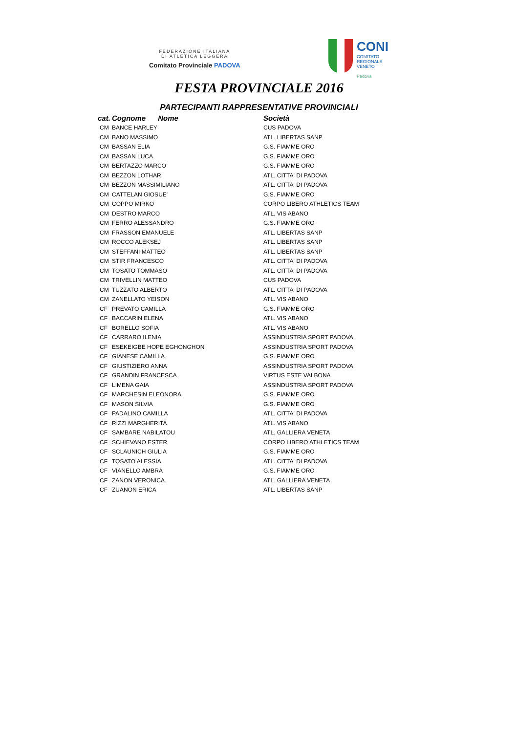FEDERAZIONE ITALIANA
DI ATLETICA LEGGERA
Comitato Provinciale PADOVA
CONI
COMITATO
REGIONALE
VENETO
Padova
FESTA PROVINCIALE 2016
PARTECIPANTI RAPPRESENTATIVE PROVINCIALI
| cat. | Cognome Nome | Società |
| --- | --- | --- |
| CM | BANCE HARLEY | CUS PADOVA |
| CM | BANO MASSIMO | ATL. LIBERTAS SANP |
| CM | BASSAN ELIA | G.S. FIAMME ORO |
| CM | BASSAN LUCA | G.S. FIAMME ORO |
| CM | BERTAZZO MARCO | G.S. FIAMME ORO |
| CM | BEZZON LOTHAR | ATL. CITTA' DI PADOVA |
| CM | BEZZON MASSIMILIANO | ATL. CITTA' DI PADOVA |
| CM | CATTELAN GIOSUE' | G.S. FIAMME ORO |
| CM | COPPO MIRKO | CORPO LIBERO ATHLETICS TEAM |
| CM | DESTRO MARCO | ATL. VIS ABANO |
| CM | FERRO ALESSANDRO | G.S. FIAMME ORO |
| CM | FRASSON EMANUELE | ATL. LIBERTAS SANP |
| CM | ROCCO ALEKSEJ | ATL. LIBERTAS SANP |
| CM | STEFFANI MATTEO | ATL. LIBERTAS SANP |
| CM | STIR FRANCESCO | ATL. CITTA' DI PADOVA |
| CM | TOSATO TOMMASO | ATL. CITTA' DI PADOVA |
| CM | TRIVELLIN MATTEO | CUS PADOVA |
| CM | TUZZATO ALBERTO | ATL. CITTA' DI PADOVA |
| CM | ZANELLATO YEISON | ATL. VIS ABANO |
| CF | PREVATO CAMILLA | G.S. FIAMME ORO |
| CF | BACCARIN ELENA | ATL. VIS ABANO |
| CF | BORELLO SOFIA | ATL. VIS ABANO |
| CF | CARRARO ILENIA | ASSINDUSTRIA SPORT PADOVA |
| CF | ESEKEIGBE HOPE EGHONGHON | ASSINDUSTRIA SPORT PADOVA |
| CF | GIANESE CAMILLA | G.S. FIAMME ORO |
| CF | GIUSTIZIERO ANNA | ASSINDUSTRIA SPORT PADOVA |
| CF | GRANDIN FRANCESCA | VIRTUS ESTE VALBONA |
| CF | LIMENA GAIA | ASSINDUSTRIA SPORT PADOVA |
| CF | MARCHESIN ELEONORA | G.S. FIAMME ORO |
| CF | MASON SILVIA | G.S. FIAMME ORO |
| CF | PADALINO CAMILLA | ATL. CITTA' DI PADOVA |
| CF | RIZZI MARGHERITA | ATL. VIS ABANO |
| CF | SAMBARE NABILATOU | ATL. GALLIERA VENETA |
| CF | SCHIEVANO ESTER | CORPO LIBERO ATHLETICS TEAM |
| CF | SCLAUNICH GIULIA | G.S. FIAMME ORO |
| CF | TOSATO ALESSIA | ATL. CITTA' DI PADOVA |
| CF | VIANELLO AMBRA | G.S. FIAMME ORO |
| CF | ZANON VERONICA | ATL. GALLIERA VENETA |
| CF | ZUANON ERICA | ATL. LIBERTAS SANP |